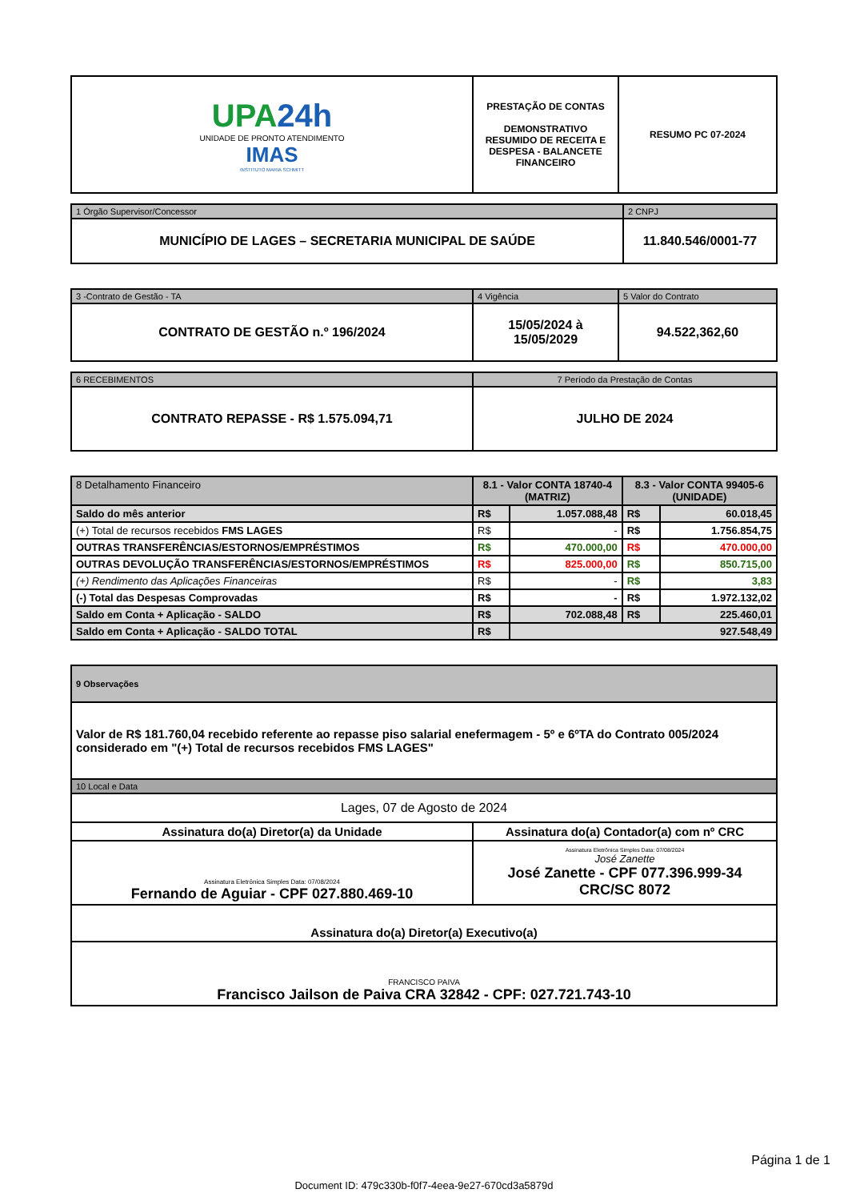| UPA 24h UNIDADE DE PRONTO ATENDIMENTO IMAS INSTITUTO MARIA SCHMITT | PRESTAÇÃO DE CONTAS DEMONSTRATIVO RESUMIDO DE RECEITA E DESPESA - BALANCETE FINANCEIRO | RESUMO PC 07-2024 |
| 1 Órgão Supervisor/Concessor | 2 CNPJ |
| MUNICÍPIO DE LAGES – SECRETARIA MUNICIPAL DE SAÚDE | 11.840.546/0001-77 |
| 3 -Contrato de Gestão - TA | 4 Vigência | 5 Valor do Contrato |
| CONTRATO DE GESTÃO n.º 196/2024 | 15/05/2024 à 15/05/2029 | 94.522,362,60 |
| 6 RECEBIMENTOS | 7 Período da Prestação de Contas |
| CONTRATO REPASSE - R$ 1.575.094,71 | JULHO DE 2024 |
| 8 Detalhamento Financeiro | 8.1 - Valor CONTA 18740-4 (MATRIZ) | | 8.3 - Valor CONTA 99405-6 (UNIDADE) | |
| --- | --- | --- | --- | --- |
| Saldo do mês anterior | R$ | 1.057.088,48 | R$ | 60.018,45 |
| (+) Total de recursos recebidos FMS LAGES | R$ | - | R$ | 1.756.854,75 |
| OUTRAS TRANSFERÊNCIAS/ESTORNOS/EMPRÉSTIMOS | R$ | 470.000,00 | R$ | 470.000,00 |
| OUTRAS DEVOLUÇÃO TRANSFERÊNCIAS/ESTORNOS/EMPRÉSTIMOS | R$ | 825.000,00 | R$ | 850.715,00 |
| (+) Rendimento das Aplicações Financeiras | R$ | - | R$ | 3,83 |
| (-) Total das Despesas Comprovadas | R$ | - | R$ | 1.972.132,02 |
| Saldo em Conta + Aplicação - SALDO | R$ | 702.088,48 | R$ | 225.460,01 |
| Saldo em Conta + Aplicação - SALDO TOTAL | R$ | 927.548,49 | | |
| 9 Observações |
| Valor de R$ 181.760,04 recebido referente ao repasse piso salarial enefermagem - 5º e 6ºTA do Contrato 005/2024 considerado em "(+) Total de recursos recebidos FMS LAGES" |
| 10 Local e Data |
| Lages, 07 de Agosto de 2024 |
| Assinatura do(a) Diretor(a) da Unidade | Assinatura do(a) Contador(a) com nº CRC |
| Assinatura Eletrônica Simples Data: 07/08/2024 Fernando de Aguiar - CPF 027.880.469-10 | Assinatura Eletrônica Simples Data: 07/08/2024 José Zanette José Zanette - CPF 077.396.999-34 CRC/SC 8072 |
| Assinatura do(a) Diretor(a) Executivo(a) | |
| FRANCISCO PAIVA Francisco Jailson de Paiva CRA 32842 - CPF: 027.721.743-10 | |
Página 1 de 1
Document ID: 479c330b-f0f7-4eea-9e27-670cd3a5879d